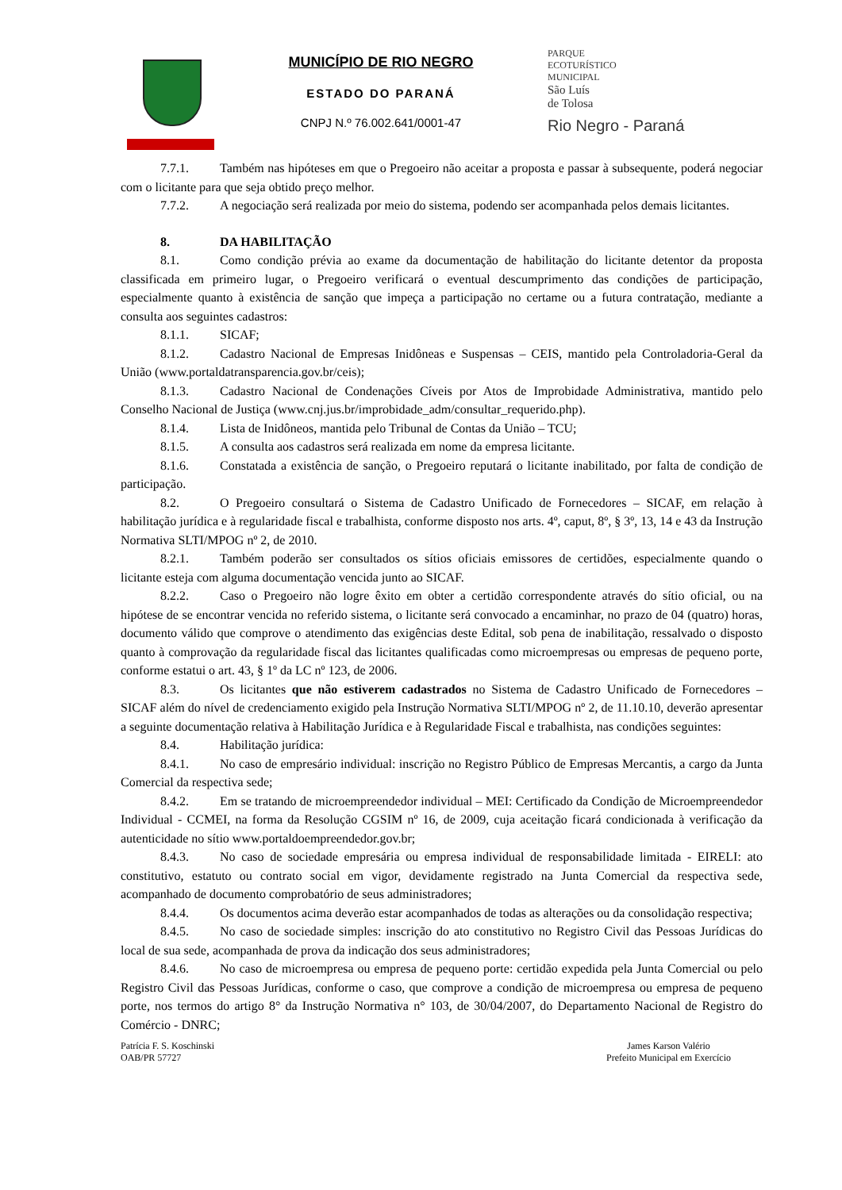MUNICÍPIO DE RIO NEGRO
ESTADO DO PARANÁ
CNPJ N.º 76.002.641/0001-47
PARQUE
ECOTURÍSTICO
MUNICIPAL
São Luís
de Tolosa
Rio Negro - Paraná
7.7.1. Também nas hipóteses em que o Pregoeiro não aceitar a proposta e passar à subsequente, poderá negociar com o licitante para que seja obtido preço melhor.
7.7.2. A negociação será realizada por meio do sistema, podendo ser acompanhada pelos demais licitantes.
8. DA HABILITAÇÃO
8.1. Como condição prévia ao exame da documentação de habilitação do licitante detentor da proposta classificada em primeiro lugar, o Pregoeiro verificará o eventual descumprimento das condições de participação, especialmente quanto à existência de sanção que impeça a participação no certame ou a futura contratação, mediante a consulta aos seguintes cadastros:
8.1.1. SICAF;
8.1.2. Cadastro Nacional de Empresas Inidôneas e Suspensas – CEIS, mantido pela Controladoria-Geral da União (www.portaldatransparencia.gov.br/ceis);
8.1.3. Cadastro Nacional de Condenações Cíveis por Atos de Improbidade Administrativa, mantido pelo Conselho Nacional de Justiça (www.cnj.jus.br/improbidade_adm/consultar_requerido.php).
8.1.4. Lista de Inidôneos, mantida pelo Tribunal de Contas da União – TCU;
8.1.5. A consulta aos cadastros será realizada em nome da empresa licitante.
8.1.6. Constatada a existência de sanção, o Pregoeiro reputará o licitante inabilitado, por falta de condição de participação.
8.2. O Pregoeiro consultará o Sistema de Cadastro Unificado de Fornecedores – SICAF, em relação à habilitação jurídica e à regularidade fiscal e trabalhista, conforme disposto nos arts. 4º, caput, 8º, § 3º, 13, 14 e 43 da Instrução Normativa SLTI/MPOG nº 2, de 2010.
8.2.1. Também poderão ser consultados os sítios oficiais emissores de certidões, especialmente quando o licitante esteja com alguma documentação vencida junto ao SICAF.
8.2.2. Caso o Pregoeiro não logre êxito em obter a certidão correspondente através do sítio oficial, ou na hipótese de se encontrar vencida no referido sistema, o licitante será convocado a encaminhar, no prazo de 04 (quatro) horas, documento válido que comprove o atendimento das exigências deste Edital, sob pena de inabilitação, ressalvado o disposto quanto à comprovação da regularidade fiscal das licitantes qualificadas como microempresas ou empresas de pequeno porte, conforme estatui o art. 43, § 1º da LC nº 123, de 2006.
8.3. Os licitantes que não estiverem cadastrados no Sistema de Cadastro Unificado de Fornecedores – SICAF além do nível de credenciamento exigido pela Instrução Normativa SLTI/MPOG nº 2, de 11.10.10, deverão apresentar a seguinte documentação relativa à Habilitação Jurídica e à Regularidade Fiscal e trabalhista, nas condições seguintes:
8.4. Habilitação jurídica:
8.4.1. No caso de empresário individual: inscrição no Registro Público de Empresas Mercantis, a cargo da Junta Comercial da respectiva sede;
8.4.2. Em se tratando de microempreendedor individual – MEI: Certificado da Condição de Microempreendedor Individual - CCMEI, na forma da Resolução CGSIM nº 16, de 2009, cuja aceitação ficará condicionada à verificação da autenticidade no sítio www.portaldoempreendedor.gov.br;
8.4.3. No caso de sociedade empresária ou empresa individual de responsabilidade limitada - EIRELI: ato constitutivo, estatuto ou contrato social em vigor, devidamente registrado na Junta Comercial da respectiva sede, acompanhado de documento comprobatório de seus administradores;
8.4.4. Os documentos acima deverão estar acompanhados de todas as alterações ou da consolidação respectiva;
8.4.5. No caso de sociedade simples: inscrição do ato constitutivo no Registro Civil das Pessoas Jurídicas do local de sua sede, acompanhada de prova da indicação dos seus administradores;
8.4.6. No caso de microempresa ou empresa de pequeno porte: certidão expedida pela Junta Comercial ou pelo Registro Civil das Pessoas Jurídicas, conforme o caso, que comprove a condição de microempresa ou empresa de pequeno porte, nos termos do artigo 8° da Instrução Normativa n° 103, de 30/04/2007, do Departamento Nacional de Registro do Comércio - DNRC;
Patrícia F. S. Koschinski
OAB/PR 57727
James Karson Valério
Prefeito Municipal em Exercício